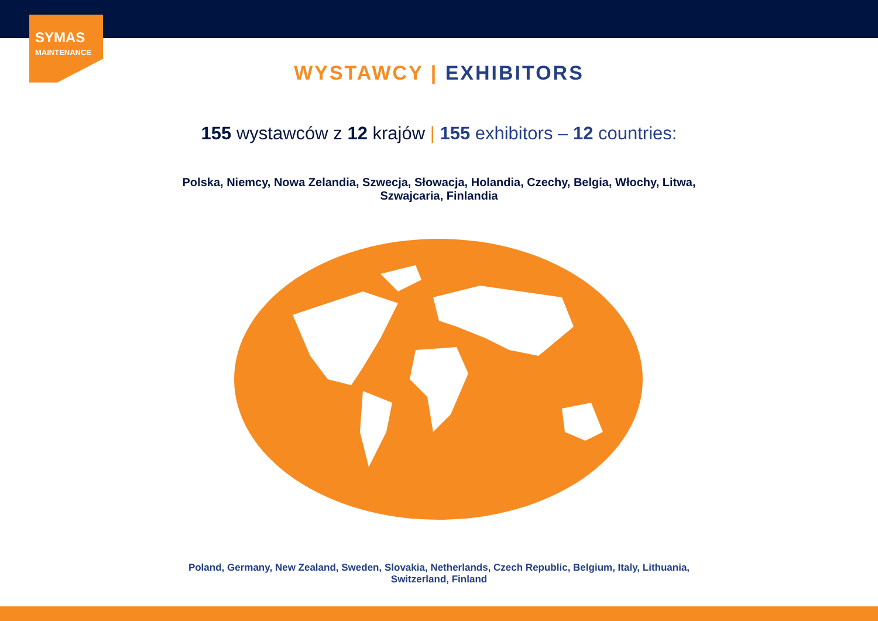SYMAS
MAINTENANCE
WYSTAWCY | EXHIBITORS
155 wystawców z 12 krajów | 155 exhibitors – 12 countries:
Polska, Niemcy, Nowa Zelandia, Szwecja, Słowacja, Holandia, Czechy, Belgia, Włochy, Litwa, Szwajcaria, Finlandia
Poland, Germany, New Zealand, Sweden, Slovakia, Netherlands, Czech Republic, Belgium, Italy, Lithuania, Switzerland, Finland